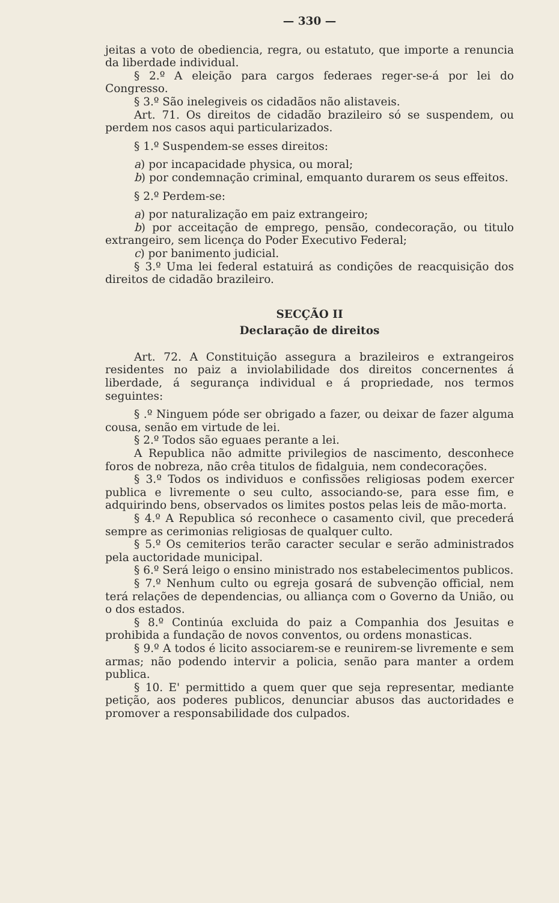— 330 —
jeitas a voto de obediencia, regra, ou estatuto, que importe a renuncia da liberdade individual.
§ 2.º A eleição para cargos federaes reger-se-á por lei do Congresso.
§ 3.º São inelegiveis os cidadãos não alistaveis.
Art. 71. Os direitos de cidadão brazileiro só se suspendem, ou perdem nos casos aqui particularizados.
§ 1.º Suspendem-se esses direitos:
a) por incapacidade physica, ou moral;
b) por condemnação criminal, emquanto durarem os seus effeitos.
§ 2.º Perdem-se:
a) por naturalização em paiz extrangeiro;
b) por acceitação de emprego, pensão, condecoração, ou titulo extrangeiro, sem licença do Poder Executivo Federal;
c) por banimento judicial.
§ 3.º Uma lei federal estatuirá as condições de reacquisição dos direitos de cidadão brazileiro.
SECÇÃO II
Declaração de direitos
Art. 72. A Constituição assegura a brazileiros e extrangeiros residentes no paiz a inviolabilidade dos direitos concernentes á liberdade, á segurança individual e á propriedade, nos termos seguintes:
§ .º Ninguem póde ser obrigado a fazer, ou deixar de fazer alguma cousa, senão em virtude de lei.
§ 2.º Todos são eguaes perante a lei.
A Republica não admitte privilegios de nascimento, desconhece foros de nobreza, não crêa titulos de fidalguia, nem condecorações.
§ 3.º Todos os individuos e confissões religiosas podem exercer publica e livremente o seu culto, associando-se, para esse fim, e adquirindo bens, observados os limites postos pelas leis de mão-morta.
§ 4.º A Republica só reconhece o casamento civil, que precederá sempre as cerimonias religiosas de qualquer culto.
§ 5.º Os cemiterios terão caracter secular e serão administrados pela auctoridade municipal.
§ 6.º Será leigo o ensino ministrado nos estabelecimentos publicos.
§ 7.º Nenhum culto ou egreja gosará de subvenção official, nem terá relações de dependencias, ou alliança com o Governo da União, ou o dos estados.
§ 8.º Continúa excluida do paiz a Companhia dos Jesuitas e prohibida a fundação de novos conventos, ou ordens monasticas.
§ 9.º A todos é licito associarem-se e reunirem-se livremente e sem armas; não podendo intervir a policia, senão para manter a ordem publica.
§ 10. E' permittido a quem quer que seja representar, mediante petição, aos poderes publicos, denunciar abusos das auctoridades e promover a responsabilidade dos culpados.